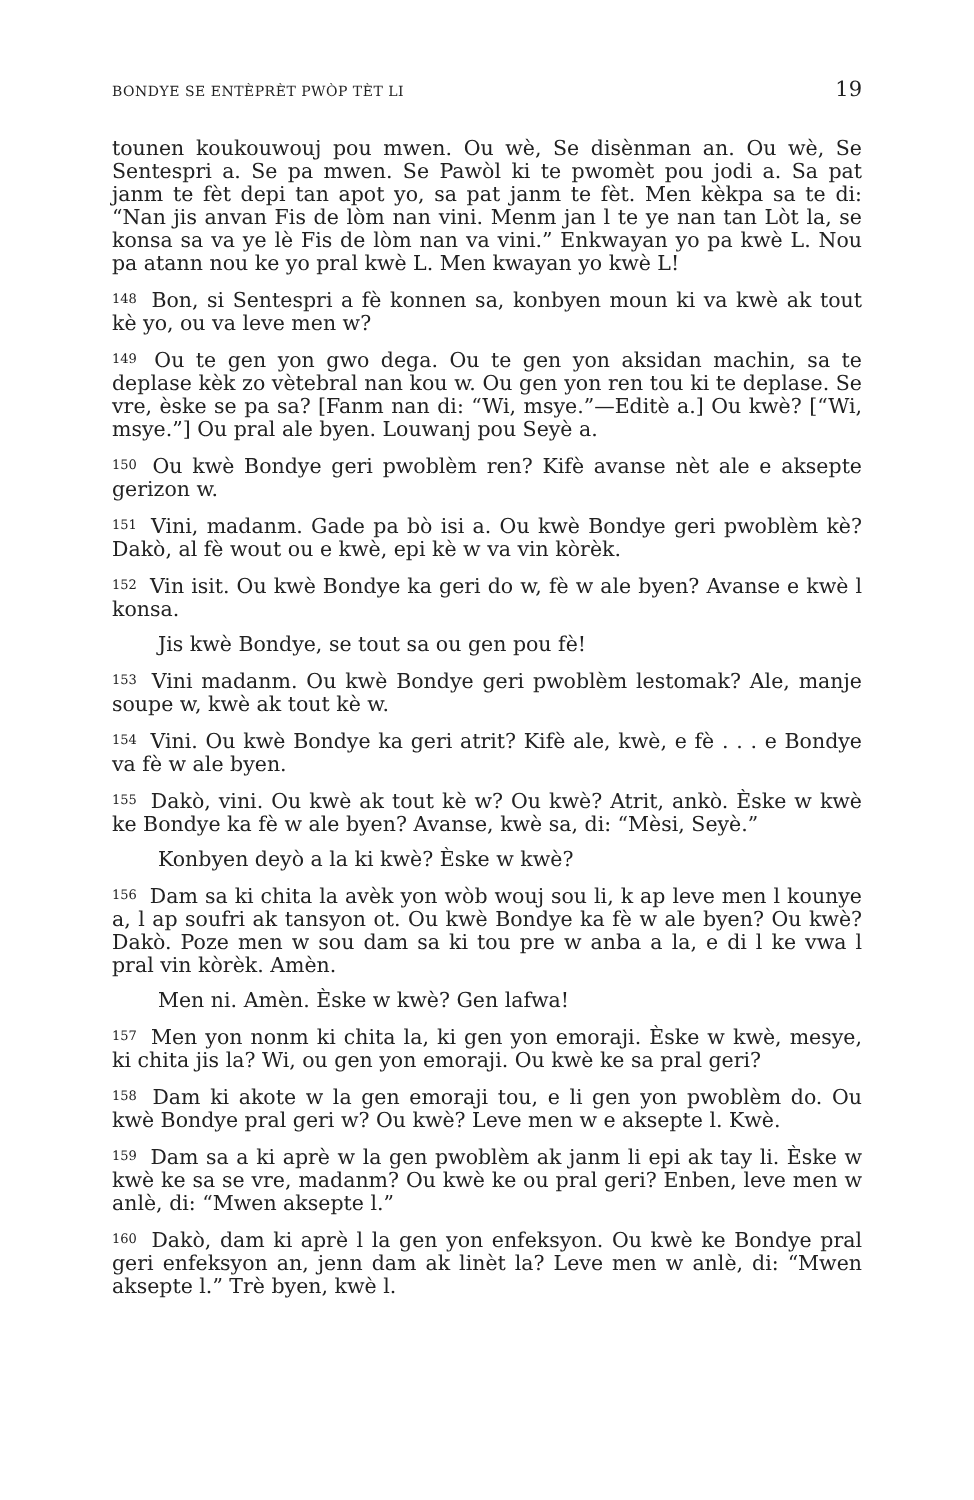BONDYE SE ENTÈPRÈT PWÒP TÈT LI 19
tounen koukouwouj pou mwen. Ou wè, Se disènman an. Ou wè, Se Sentespri a. Se pa mwen. Se Pawòl ki te pwomèt pou jodi a. Sa pat janm te fèt depi tan apot yo, sa pat janm te fèt. Men kèkpa sa te di: “Nan jis anvan Fis de lòm nan vini. Menm jan l te ye nan tan Lòt la, se konsa sa va ye lè Fis de lòm nan va vini.” Enkwayan yo pa kwè L. Nou pa atann nou ke yo pral kwè L. Men kwayan yo kwè L!
<sup>148</sup> Bon, si Sentespri a fè konnen sa, konbyen moun ki va kwè ak tout kè yo, ou va leve men w?
<sup>149</sup> Ou te gen yon gwo dega. Ou te gen yon aksidan machin, sa te deplase kèk zo vètebral nan kou w. Ou gen yon ren tou ki te deplase. Se vre, èske se pa sa? [Fanm nan di: “Wi, msye.”—Editè a.] Ou kwè? [“Wi, msye.”] Ou pral ale byen. Louwanj pou Seyè a.
<sup>150</sup> Ou kwè Bondye geri pwoblèm ren? Kifè avanse nèt ale e aksepte gerizon w.
<sup>151</sup> Vini, madanm. Gade pa bò isi a. Ou kwè Bondye geri pwoblèm kè? Dakò, al fè wout ou e kwè, epi kè w va vin kòrèk.
<sup>152</sup> Vin isit. Ou kwè Bondye ka geri do w, fè w ale byen? Avanse e kwè l konsa.
Jis kwè Bondye, se tout sa ou gen pou fè!
<sup>153</sup> Vini madanm. Ou kwè Bondye geri pwoblèm lestomak? Ale, manje soupe w, kwè ak tout kè w.
<sup>154</sup> Vini. Ou kwè Bondye ka geri atrit? Kifè ale, kwè, e fè . . . e Bondye va fè w ale byen.
<sup>155</sup> Dakò, vini. Ou kwè ak tout kè w? Ou kwè? Atrit, ankò. Èske w kwè ke Bondye ka fè w ale byen? Avanse, kwè sa, di: “Mèsi, Seyè.”
Konbyen deyò a la ki kwè? Èske w kwè?
<sup>156</sup> Dam sa ki chita la avèk yon wòb wouj sou li, k ap leve men l kounye a, l ap soufri ak tansyon ot. Ou kwè Bondye ka fè w ale byen? Ou kwè? Dakò. Poze men w sou dam sa ki tou pre w anba a la, e di l ke vwa l pral vin kòrèk. Amèn.
Men ni. Amèn. Èske w kwè? Gen lafwa!
<sup>157</sup> Men yon nonm ki chita la, ki gen yon emoraji. Èske w kwè, mesye, ki chita jis la? Wi, ou gen yon emoraji. Ou kwè ke sa pral geri?
<sup>158</sup> Dam ki akote w la gen emoraji tou, e li gen yon pwoblèm do. Ou kwè Bondye pral geri w? Ou kwè? Leve men w e aksepte l. Kwè.
<sup>159</sup> Dam sa a ki aprè w la gen pwoblèm ak janm li epi ak tay li. Èske w kwè ke sa se vre, madanm? Ou kwè ke ou pral geri? Enben, leve men w anlè, di: “Mwen aksepte l.”
<sup>160</sup> Dakò, dam ki aprè l la gen yon enfeksyon. Ou kwè ke Bondye pral geri enfeksyon an, jenn dam ak linèt la? Leve men w anlè, di: “Mwen aksepte l.” Trè byen, kwè l.